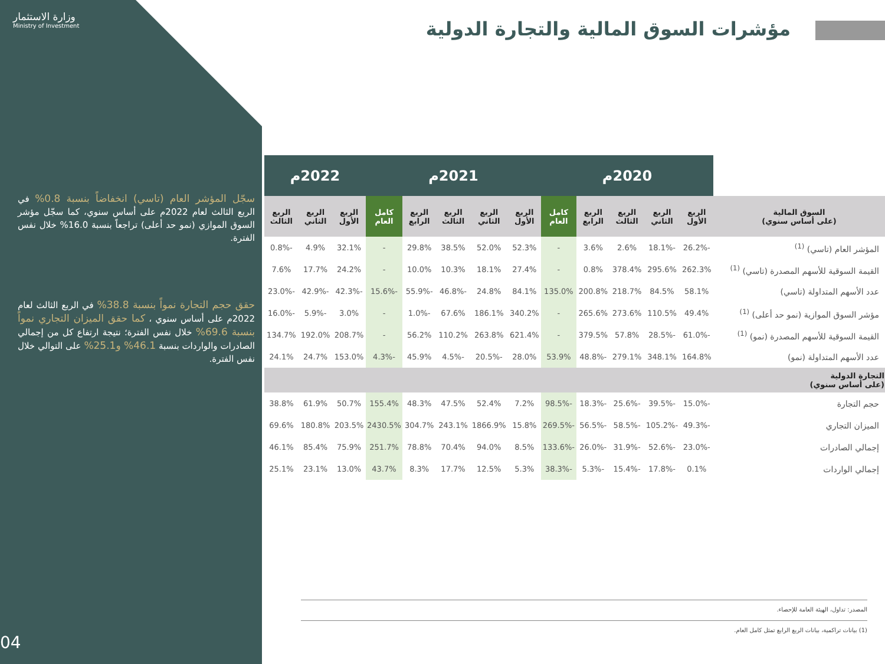وزارة الاستثمار
Ministry of Investment
مؤشرات السوق المالية والتجارة الدولية
سجّل المؤشر العام (تاسي) انخفاضاً بنسبة 0.8% في الربع الثالث لعام 2022م على أساس سنوي، كما سجّل مؤشر السوق الموازي (نمو حد أعلى) تراجعاً بنسبة 16.0% خلال نفس الفترة.
حقق حجم التجارة نمواً بنسبة 38.8% في الربع الثالث لعام 2022م على أساس سنوي ، كما حقق الميزان التجاري نمواً بنسبة 69.6% خلال نفس الفترة؛ نتيجة ارتفاع كل من إجمالي الصادرات والواردات بنسبة 46.1% و25.1% على التوالي خلال نفس الفترة.
| | 2020م | | | | | 2021م | | | | | 2022م | | |
| --- | --- | --- | --- | --- | --- | --- | --- | --- | --- | --- | --- | --- | --- |
| السوق المالية (على أساس سنوي) | الربع الأول | الربع الثاني | الربع الثالث | الربع الرابع | كامل العام | الربع الأول | الربع الثاني | الربع الثالث | الربع الرابع | كامل العام | الربع الأول | الربع الثاني | الربع الثالث |
| المؤشر العام (تاسي) <sup>(1)</sup> | -26.2% | -18.1% | 2.6% | 3.6% | - | 52.3% | 52.0% | 38.5% | 29.8% | - | 32.1% | 4.9% | -0.8% |
| القيمة السوقية للأسهم المصدرة (تاسي) <sup>(1)</sup> | 262.3% | 295.6% | 378.4% | 0.8% | - | 27.4% | 18.1% | 10.3% | 10.0% | - | 24.2% | 17.7% | 7.6% |
| عدد الأسهم المتداولة (تاسي) | 58.1% | 84.5% | 218.7% | 200.8% | 135.0% | 84.1% | 24.8% | -46.8% | -55.9% | -15.6% | -42.3% | -42.9% | -23.0% |
| مؤشر السوق الموازية (نمو حد أعلى) <sup>(1)</sup> | 49.4% | 110.5% | 273.6% | 265.6% | - | 340.2% | 186.1% | 67.6% | -1.0% | - | 3.0% | -5.9% | -16.0% |
| القيمة السوقية للأسهم المصدرة (نمو) <sup>(1)</sup> | -61.0% | -28.5% | 57.8% | 379.5% | - | 621.4% | 263.8% | 110.2% | 56.2% | - | 208.7% | 192.0% | 134.7% |
| عدد الأسهم المتداولة (نمو) | 164.8% | 348.1% | 279.1% | -48.8% | 53.9% | 28.0% | -20.5% | -4.5% | 45.9% | -4.3% | 153.0% | 24.7% | 24.1% |
| التجارة الدولية (على أساس سنوي) | | | | | | | | | | | | | |
| حجم التجارة | -15.0% | -39.5% | -25.6% | -18.3% | -98.5% | 7.2% | 52.4% | 47.5% | 48.3% | 155.4% | 50.7% | 61.9% | 38.8% |
| الميزان التجاري | -49.3% | -105.2% | -58.5% | -56.5% | -269.5% | 15.8% | 1866.9% | 243.1% | 304.7% | 2430.5% | 203.5% | 180.8% | 69.6% |
| إجمالي الصادرات | -23.0% | -52.6% | -31.9% | -26.0% | -133.6% | 8.5% | 94.0% | 70.4% | 78.8% | 251.7% | 75.9% | 85.4% | 46.1% |
| إجمالي الواردات | 0.1% | -17.8% | -15.4% | -5.3% | -38.3% | 5.3% | 12.5% | 17.7% | 8.3% | 43.7% | 13.0% | 23.1% | 25.1% |
المصدر: تداول، الهيئة العامة للإحصاء.
(1) بيانات تراكمية، بيانات الربع الرابع تمثل كامل العام.
04